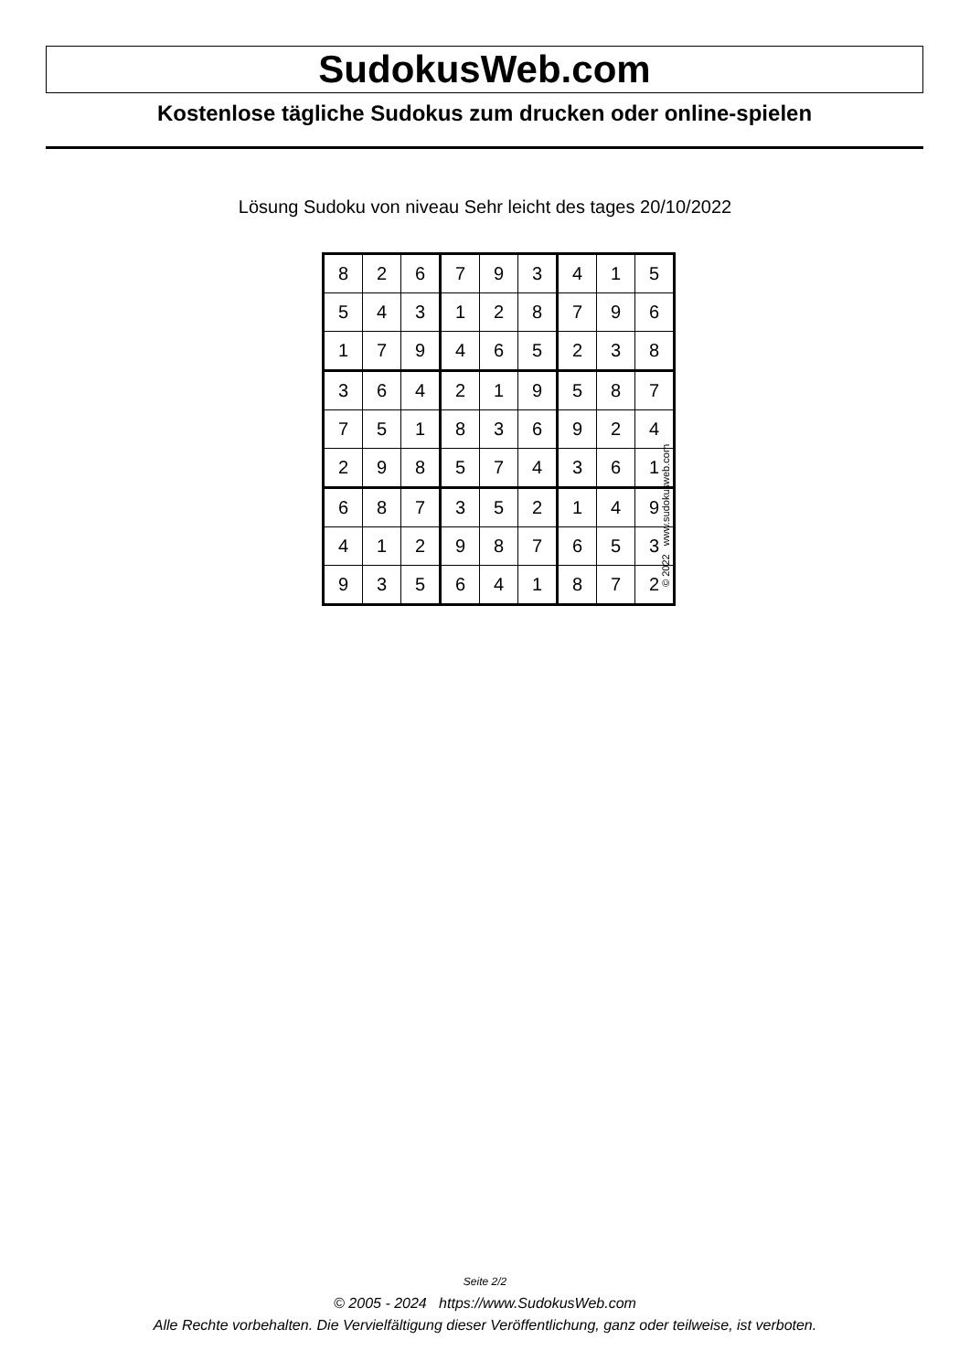SudokusWeb.com
Kostenlose tägliche Sudokus zum drucken oder online-spielen
Lösung Sudoku von niveau Sehr leicht des tages 20/10/2022
| 8 | 2 | 6 | 7 | 9 | 3 | 4 | 1 | 5 |
| 5 | 4 | 3 | 1 | 2 | 8 | 7 | 9 | 6 |
| 1 | 7 | 9 | 4 | 6 | 5 | 2 | 3 | 8 |
| 3 | 6 | 4 | 2 | 1 | 9 | 5 | 8 | 7 |
| 7 | 5 | 1 | 8 | 3 | 6 | 9 | 2 | 4 |
| 2 | 9 | 8 | 5 | 7 | 4 | 3 | 6 | 1 |
| 6 | 8 | 7 | 3 | 5 | 2 | 1 | 4 | 9 |
| 4 | 1 | 2 | 9 | 8 | 7 | 6 | 5 | 3 |
| 9 | 3 | 5 | 6 | 4 | 1 | 8 | 7 | 2 |
© 2022 www.sudokusweb.com
Seite 2/2
© 2005 - 2024 https://www.SudokusWeb.com
Alle Rechte vorbehalten. Die Vervielfältigung dieser Veröffentlichung, ganz oder teilweise, ist verboten.